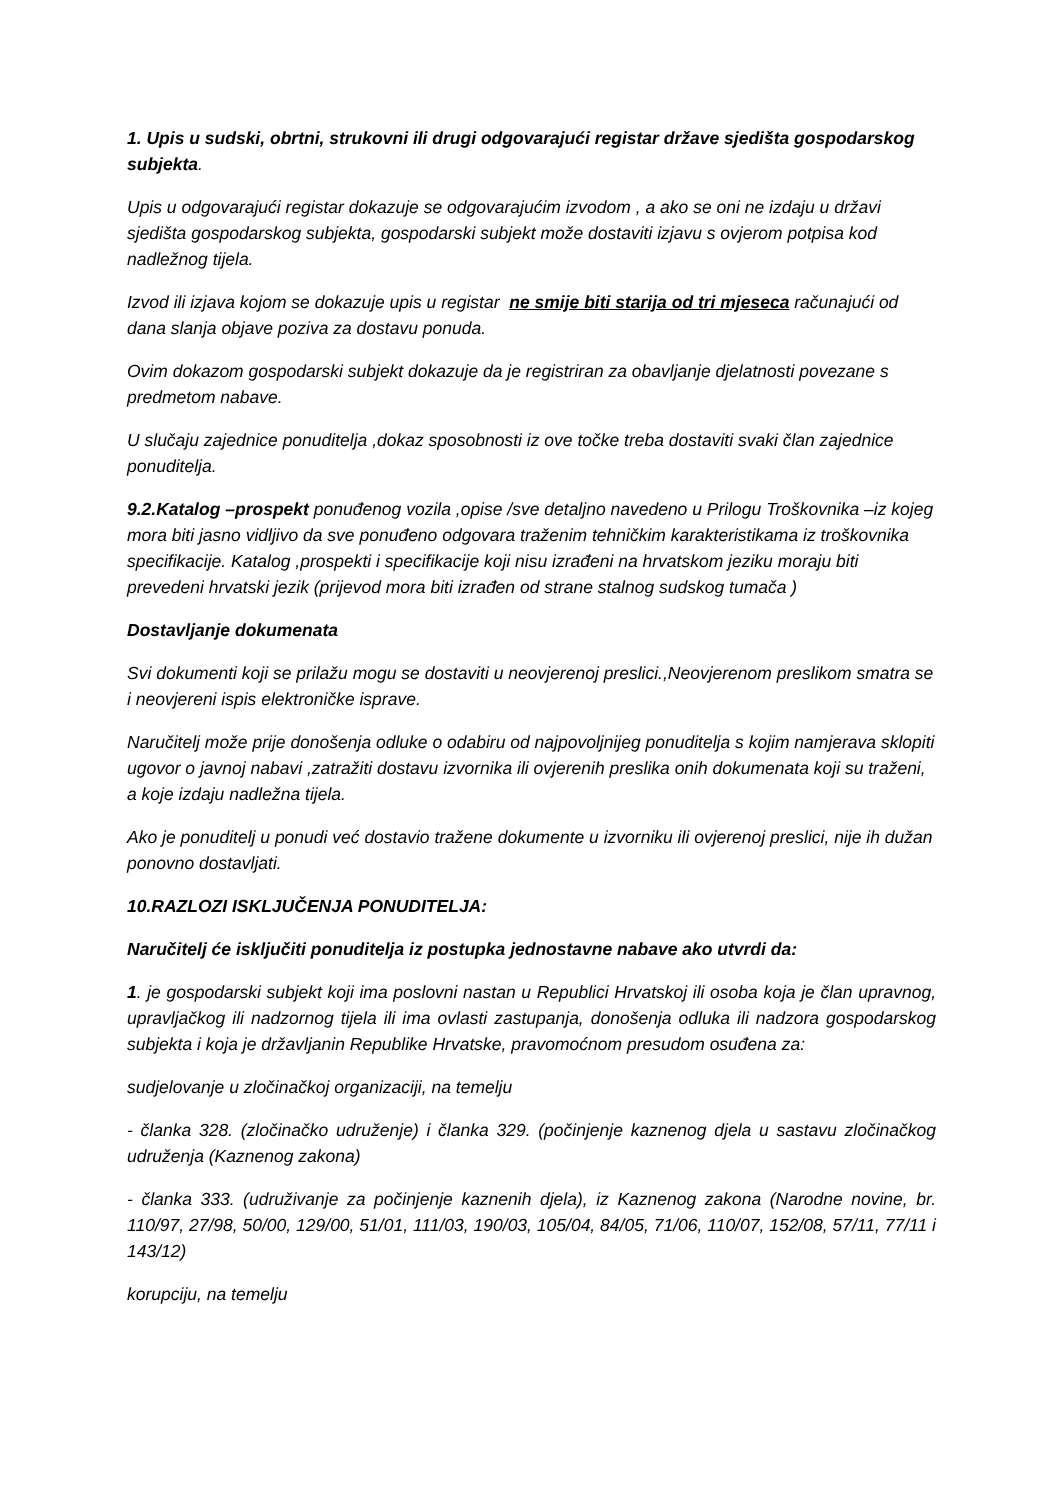1. Upis u sudski, obrtni, strukovni ili drugi odgovarajući registar države sjedišta gospodarskog subjekta.
Upis u odgovarajući registar dokazuje se odgovarajućim izvodom , a ako se oni ne izdaju u državi sjedišta gospodarskog subjekta, gospodarski subjekt može dostaviti izjavu s ovjerom potpisa kod nadležnog tijela.
Izvod ili izjava kojom se dokazuje upis u registar ne smije biti starija od tri mjeseca računajući od dana slanja objave poziva za dostavu ponuda.
Ovim dokazom gospodarski subjekt dokazuje da je registriran za obavljanje djelatnosti povezane s predmetom nabave.
U slučaju zajednice ponuditelja ,dokaz sposobnosti iz ove točke treba dostaviti svaki član zajednice ponuditelja.
9.2.Katalog –prospekt ponuđenog vozila ,opise /sve detaljno navedeno u Prilogu Troškovnika –iz kojeg mora biti jasno vidljivo da sve ponuđeno odgovara traženim tehničkim karakteristikama iz troškovnika specifikacije. Katalog ,prospekti i specifikacije koji nisu izrađeni na hrvatskom jeziku moraju biti prevedeni hrvatski jezik (prijevod mora biti izrađen od strane stalnog sudskog tumača )
Dostavljanje dokumenata
Svi dokumenti koji se prilažu mogu se dostaviti u neovjerenoj preslici.,Neovjerenom preslikom smatra se i neovjereni ispis elektroničke isprave.
Naručitelj može prije donošenja odluke o odabiru od najpovoljnijeg ponuditelja s kojim namjerava sklopiti ugovor o javnoj nabavi ,zatražiti dostavu izvornika ili ovjerenih preslika onih dokumenata koji su traženi, a koje izdaju nadležna tijela.
Ako je ponuditelj u ponudi već dostavio tražene dokumente u izvorniku ili ovjerenoj preslici, nije ih dužan ponovno dostavljati.
10.RAZLOZI ISKLJUČENJA PONUDITELJA:
Naručitelj će isključiti ponuditelja iz postupka jednostavne nabave ako utvrdi da:
1. je gospodarski subjekt koji ima poslovni nastan u Republici Hrvatskoj ili osoba koja je član upravnog, upravljačkog ili nadzornog tijela ili ima ovlasti zastupanja, donošenja odluka ili nadzora gospodarskog subjekta i koja je državljanin Republike Hrvatske, pravomoćnom presudom osuđena za:
sudjelovanje u zločinačkoj organizaciji, na temelju
- članka 328. (zločinačko udruženje) i članka 329. (počinjenje kaznenog djela u sastavu zločinačkog udruženja (Kaznenog zakona)
- članka 333. (udruživanje za počinjenje kaznenih djela), iz Kaznenog zakona (Narodne novine, br. 110/97, 27/98, 50/00, 129/00, 51/01, 111/03, 190/03, 105/04, 84/05, 71/06, 110/07, 152/08, 57/11, 77/11 i 143/12)
korupciju, na temelju